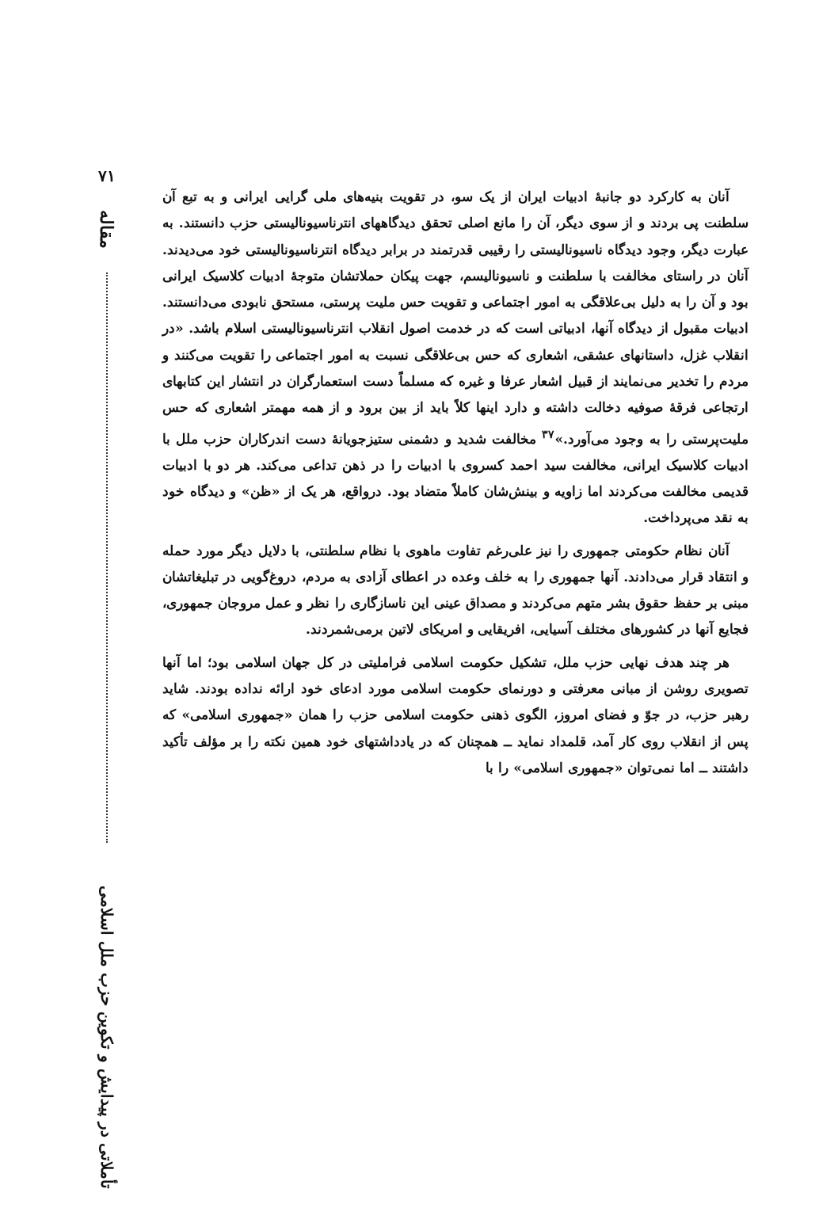۷۱
مقاله
تأملاتی در پیدایش و تکوین حزب ملل اسلامی
آنان به کارکرد دو جانبهٔ ادبیات ایران از یک سو، در تقویت بنیه‌های ملی گرایی ایرانی و به تبع آن سلطنت پی بردند و از سوی دیگر، آن را مانع اصلی تحقق دیدگاههای انترناسیونالیستی حزب دانستند. به عبارت دیگر، وجود دیدگاه ناسیونالیستی را رقیبی قدرتمند در برابر دیدگاه انترناسیونالیستی خود می‌دیدند. آنان در راستای مخالفت با سلطنت و ناسیونالیسم، جهت پیکان حملاتشان متوجهٔ ادبیات کلاسیک ایرانی بود و آن را به دلیل بی‌علاقگی به امور اجتماعی و تقویت حس ملیت پرستی، مستحق نابودی می‌دانستند. ادبیات مقبول از دیدگاه آنها، ادبیاتی است که در خدمت اصول انقلاب انترناسیونالیستی اسلام باشد. «در انقلاب غزل، داستانهای عشقی، اشعاری که حس بی‌علاقگی نسبت به امور اجتماعی را تقویت می‌کنند و مردم را تخدیر می‌نمایند از قبیل اشعار عرفا و غیره که مسلماً دست استعمارگران در انتشار این کتابهای ارتجاعی فرقهٔ صوفیه دخالت داشته و دارد اینها کلاً باید از بین برود و از همه مهمتر اشعاری که حس ملیت‌پرستی را به وجود می‌آورد.»<sup>۳۷</sup> مخالفت شدید و دشمنی ستیزجویانهٔ دست اندرکاران حزب ملل با ادبیات کلاسیک ایرانی، مخالفت سید احمد کسروی با ادبیات را در ذهن تداعی می‌کند. هر دو با ادبیات قدیمی مخالفت می‌کردند اما زاویه و بینش‌شان کاملاً متضاد بود. درواقع، هر یک از «ظن» و دیدگاه خود به نقد می‌پرداخت.
آنان نظام حکومتی جمهوری را نیز علی‌رغم تفاوت ماهوی با نظام سلطنتی، با دلایل دیگر مورد حمله و انتقاد قرار می‌دادند. آنها جمهوری را به خلف وعده در اعطای آزادی به مردم، دروغ‌گویی در تبلیغاتشان مبنی بر حفظ حقوق بشر متهم می‌کردند و مصداق عینی این ناسازگاری را نظر و عمل مروجان جمهوری، فجایع آنها در کشورهای مختلف آسیایی، افریقایی و امریکای لاتین برمی‌شمردند.
هر چند هدف نهایی حزب ملل، تشکیل حکومت اسلامی فراملیتی در کل جهان اسلامی بود؛ اما آنها تصویری روشن از مبانی معرفتی و دورنمای حکومت اسلامی مورد ادعای خود ارائه نداده بودند. شاید رهبر حزب، در جوّ و فضای امروز، الگوی ذهنی حکومت اسلامی حزب را همان «جمهوری اسلامی» که پس از انقلاب روی کار آمد، قلمداد نماید ــ همچنان که در یادداشتهای خود همین نکته را بر مؤلف تأکید داشتند ــ اما نمی‌توان «جمهوری اسلامی» را با